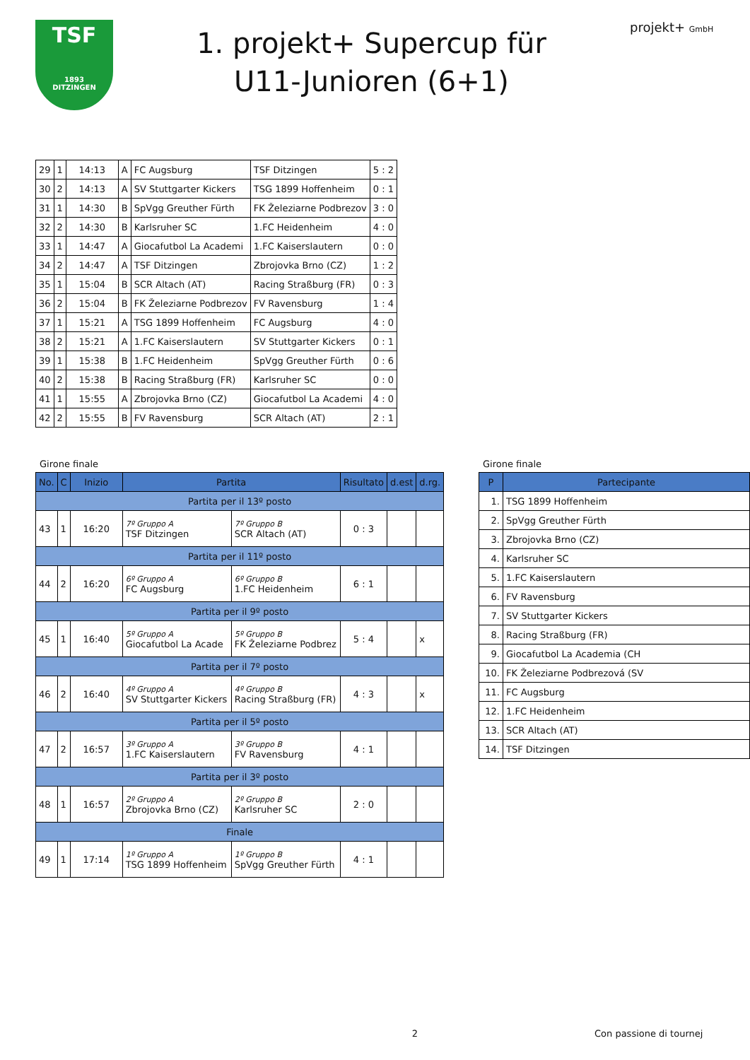TSF
1893
DITZINGEN
1. projekt+ Supercup für
U11-Junioren (6+1)
projekt+ GmbH
| 29 | 1 | 14:13 | A | FC Augsburg | TSF Ditzingen | 5 : 2 |
| 30 | 2 | 14:13 | A | SV Stuttgarter Kickers | TSG 1899 Hoffenheim | 0 : 1 |
| 31 | 1 | 14:30 | B | SpVgg Greuther Fürth | FK Železiarne Podbrezov | 3 : 0 |
| 32 | 2 | 14:30 | B | Karlsruher SC | 1.FC Heidenheim | 4 : 0 |
| 33 | 1 | 14:47 | A | Giocafutbol La Academi | 1.FC Kaiserslautern | 0 : 0 |
| 34 | 2 | 14:47 | A | TSF Ditzingen | Zbrojovka Brno (CZ) | 1 : 2 |
| 35 | 1 | 15:04 | B | SCR Altach (AT) | Racing Straßburg (FR) | 0 : 3 |
| 36 | 2 | 15:04 | B | FK Železiarne Podbrezov | FV Ravensburg | 1 : 4 |
| 37 | 1 | 15:21 | A | TSG 1899 Hoffenheim | FC Augsburg | 4 : 0 |
| 38 | 2 | 15:21 | A | 1.FC Kaiserslautern | SV Stuttgarter Kickers | 0 : 1 |
| 39 | 1 | 15:38 | B | 1.FC Heidenheim | SpVgg Greuther Fürth | 0 : 6 |
| 40 | 2 | 15:38 | B | Racing Straßburg (FR) | Karlsruher SC | 0 : 0 |
| 41 | 1 | 15:55 | A | Zbrojovka Brno (CZ) | Giocafutbol La Academi | 4 : 0 |
| 42 | 2 | 15:55 | B | FV Ravensburg | SCR Altach (AT) | 2 : 1 |
Girone finale
| No. | C | Inizio | Partita | | Risultato | d.est | d.rg. |
| --- | --- | --- | --- | --- | --- | --- | --- |
| Partita per il 13º posto | | | | | | | |
| 43 | 1 | 16:20 | 7º Gruppo A TSF Ditzingen | 7º Gruppo B SCR Altach (AT) | 0 : 3 | | |
| Partita per il 11º posto | | | | | | | |
| 44 | 2 | 16:20 | 6º Gruppo A FC Augsburg | 6º Gruppo B 1.FC Heidenheim | 6 : 1 | | |
| Partita per il 9º posto | | | | | | | |
| 45 | 1 | 16:40 | 5º Gruppo A Giocafutbol La Acade | 5º Gruppo B FK Železiarne Podbrez | 5 : 4 | | x |
| Partita per il 7º posto | | | | | | | |
| 46 | 2 | 16:40 | 4º Gruppo A SV Stuttgarter Kickers | 4º Gruppo B Racing Straßburg (FR) | 4 : 3 | | x |
| Partita per il 5º posto | | | | | | | |
| 47 | 2 | 16:57 | 3º Gruppo A 1.FC Kaiserslautern | 3º Gruppo B FV Ravensburg | 4 : 1 | | |
| Partita per il 3º posto | | | | | | | |
| 48 | 1 | 16:57 | 2º Gruppo A Zbrojovka Brno (CZ) | 2º Gruppo B Karlsruher SC | 2 : 0 | | |
| Finale | | | | | | | |
| 49 | 1 | 17:14 | 1º Gruppo A TSG 1899 Hoffenheim | 1º Gruppo B SpVgg Greuther Fürth | 4 : 1 | | |
Girone finale
| P | Partecipante |
| --- | --- |
| 1. | TSG 1899 Hoffenheim |
| 2. | SpVgg Greuther Fürth |
| 3. | Zbrojovka Brno (CZ) |
| 4. | Karlsruher SC |
| 5. | 1.FC Kaiserslautern |
| 6. | FV Ravensburg |
| 7. | SV Stuttgarter Kickers |
| 8. | Racing Straßburg (FR) |
| 9. | Giocafutbol La Academia (CH |
| 10. | FK Železiarne Podbrezová (SV |
| 11. | FC Augsburg |
| 12. | 1.FC Heidenheim |
| 13. | SCR Altach (AT) |
| 14. | TSF Ditzingen |
2 Con passione di tournej